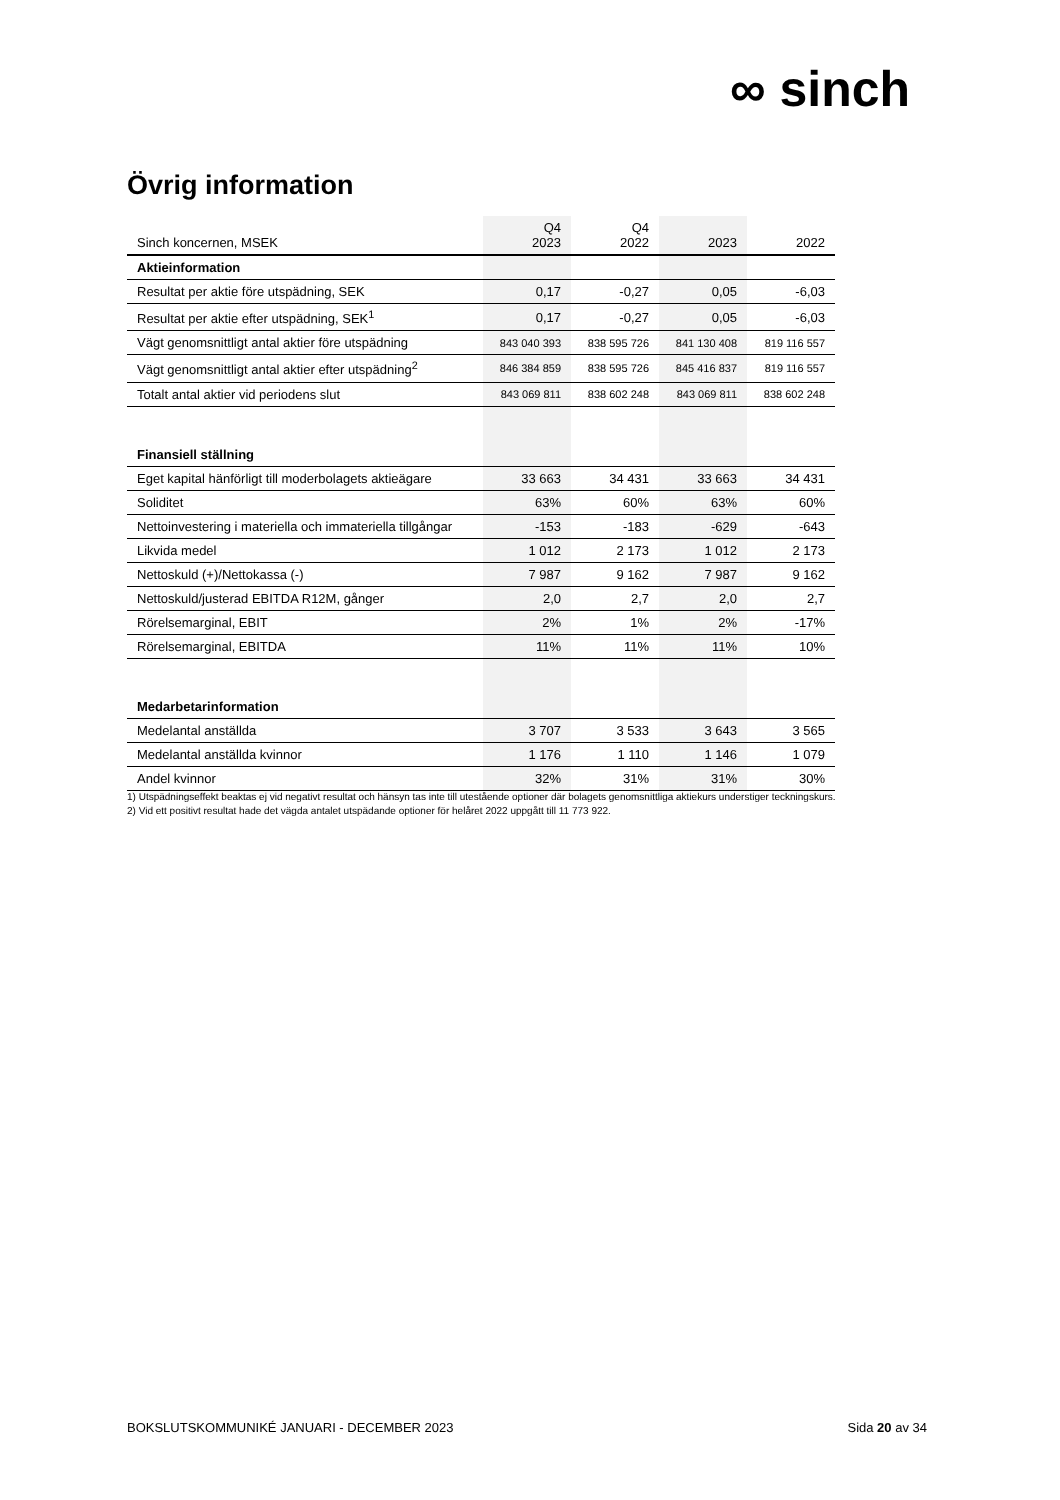∞ sinch
Övrig information
| Sinch koncernen, MSEK | Q4 2023 | Q4 2022 | 2023 | 2022 |
| --- | --- | --- | --- | --- |
| Aktieinformation | | | | |
| Resultat per aktie före utspädning, SEK | 0,17 | -0,27 | 0,05 | -6,03 |
| Resultat per aktie efter utspädning, SEK<sup>1</sup> | 0,17 | -0,27 | 0,05 | -6,03 |
| Vägt genomsnittligt antal aktier före utspädning | 843 040 393 | 838 595 726 | 841 130 408 | 819 116 557 |
| Vägt genomsnittligt antal aktier efter utspädning<sup>2</sup> | 846 384 859 | 838 595 726 | 845 416 837 | 819 116 557 |
| Totalt antal aktier vid periodens slut | 843 069 811 | 838 602 248 | 843 069 811 | 838 602 248 |
| Finansiell ställning | | | | |
| Eget kapital hänförligt till moderbolagets aktieägare | 33 663 | 34 431 | 33 663 | 34 431 |
| Soliditet | 63% | 60% | 63% | 60% |
| Nettoinvestering i materiella och immateriella tillgångar | -153 | -183 | -629 | -643 |
| Likvida medel | 1 012 | 2 173 | 1 012 | 2 173 |
| Nettoskuld (+)/Nettokassa (-) | 7 987 | 9 162 | 7 987 | 9 162 |
| Nettoskuld/justerad EBITDA R12M, gånger | 2,0 | 2,7 | 2,0 | 2,7 |
| Rörelsemarginal, EBIT | 2% | 1% | 2% | -17% |
| Rörelsemarginal, EBITDA | 11% | 11% | 11% | 10% |
| Medarbetarinformation | | | | |
| Medelantal anställda | 3 707 | 3 533 | 3 643 | 3 565 |
| Medelantal anställda kvinnor | 1 176 | 1 110 | 1 146 | 1 079 |
| Andel kvinnor | 32% | 31% | 31% | 30% |
1) Utspädningseffekt beaktas ej vid negativt resultat och hänsyn tas inte till utestående optioner där bolagets genomsnittliga aktiekurs understiger teckningskurs.
2) Vid ett positivt resultat hade det vägda antalet utspädande optioner för helåret 2022 uppgått till 11 773 922.
BOKSLUTSKOMMUNIKÉ JANUARI - DECEMBER 2023 Sida 20 av 34